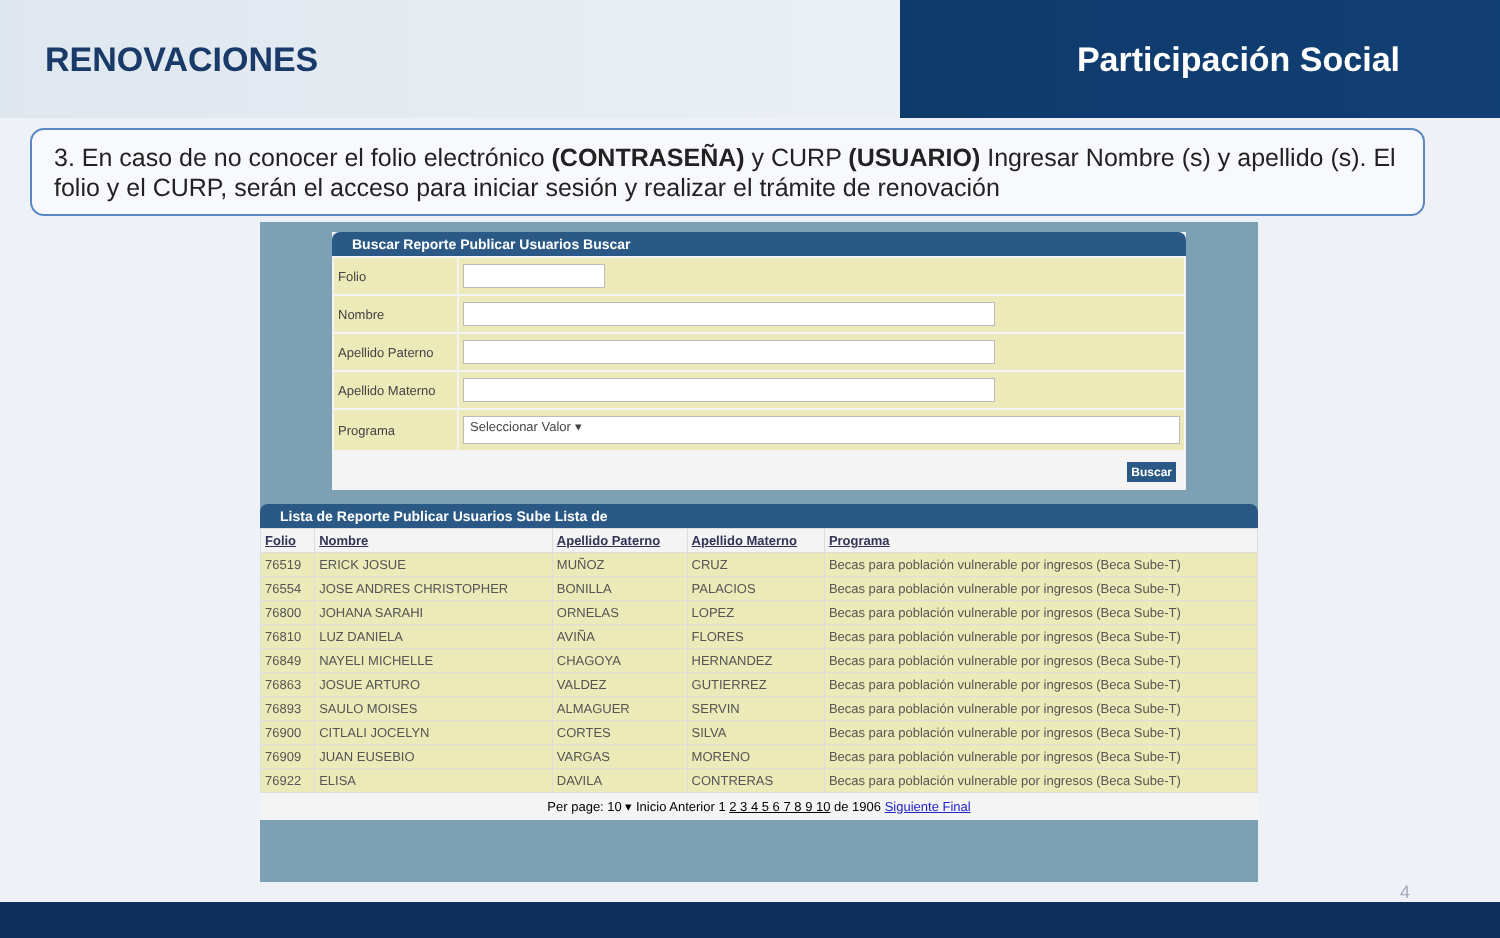RENOVACIONES Participación Social
3. En caso de no conocer el folio electrónico (CONTRASEÑA) y CURP (USUARIO) Ingresar Nombre (s) y apellido (s). El folio y el CURP, serán el acceso para iniciar sesión y realizar el trámite de renovación
Buscar Reporte Publicar Usuarios Buscar
| Folio | |
| Nombre | |
| Apellido Paterno | |
| Apellido Materno | |
| Programa | Seleccionar Valor ▾ |
Buscar
Lista de Reporte Publicar Usuarios Sube Lista de
| Folio | Nombre | Apellido Paterno | Apellido Materno | Programa |
| --- | --- | --- | --- | --- |
| 76519 | ERICK JOSUE | MUÑOZ | CRUZ | Becas para población vulnerable por ingresos (Beca Sube-T) |
| 76554 | JOSE ANDRES CHRISTOPHER | BONILLA | PALACIOS | Becas para población vulnerable por ingresos (Beca Sube-T) |
| 76800 | JOHANA SARAHI | ORNELAS | LOPEZ | Becas para población vulnerable por ingresos (Beca Sube-T) |
| 76810 | LUZ DANIELA | AVIÑA | FLORES | Becas para población vulnerable por ingresos (Beca Sube-T) |
| 76849 | NAYELI MICHELLE | CHAGOYA | HERNANDEZ | Becas para población vulnerable por ingresos (Beca Sube-T) |
| 76863 | JOSUE ARTURO | VALDEZ | GUTIERREZ | Becas para población vulnerable por ingresos (Beca Sube-T) |
| 76893 | SAULO MOISES | ALMAGUER | SERVIN | Becas para población vulnerable por ingresos (Beca Sube-T) |
| 76900 | CITLALI JOCELYN | CORTES | SILVA | Becas para población vulnerable por ingresos (Beca Sube-T) |
| 76909 | JUAN EUSEBIO | VARGAS | MORENO | Becas para población vulnerable por ingresos (Beca Sube-T) |
| 76922 | ELISA | DAVILA | CONTRERAS | Becas para población vulnerable por ingresos (Beca Sube-T) |
Per page: 10 ▾ Inicio Anterior 1 2 3 4 5 6 7 8 9 10 de 1906 Siguiente Final
4